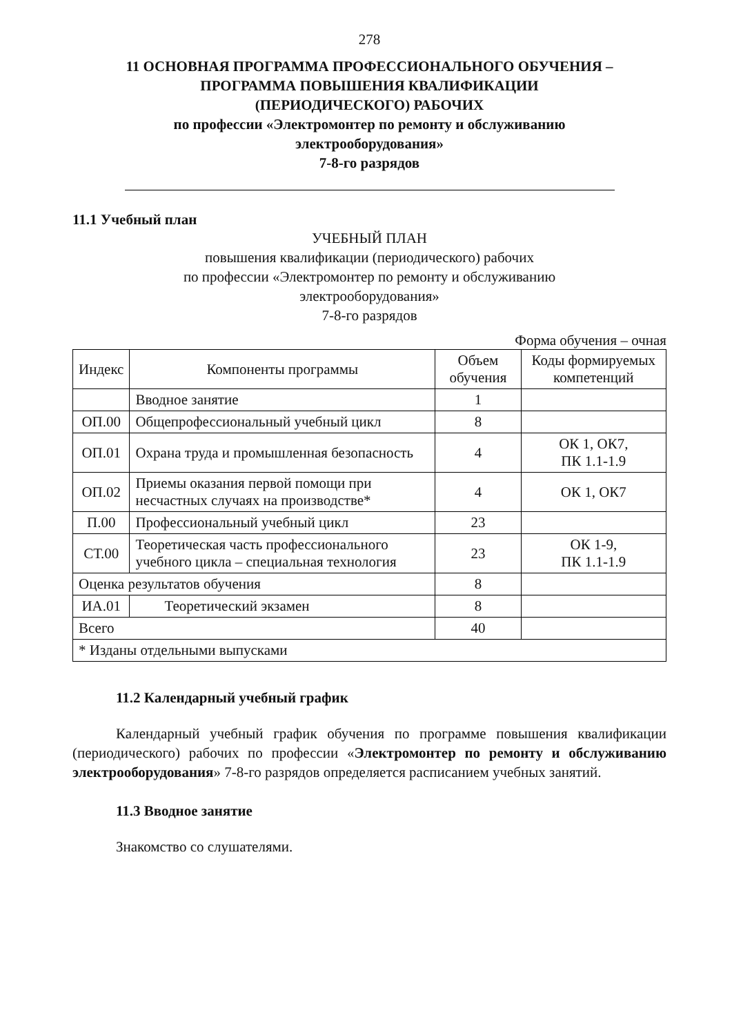278
11 ОСНОВНАЯ ПРОГРАММА ПРОФЕССИОНАЛЬНОГО ОБУЧЕНИЯ –
ПРОГРАММА ПОВЫШЕНИЯ КВАЛИФИКАЦИИ
(ПЕРИОДИЧЕСКОГО) РАБОЧИХ
по профессии «Электромонтер по ремонту и обслуживанию
электрооборудования»
7-8-го разрядов
11.1 Учебный план
УЧЕБНЫЙ ПЛАН
повышения квалификации (периодического) рабочих
по профессии «Электромонтер по ремонту и обслуживанию
электрооборудования»
7-8-го разрядов
Форма обучения – очная
| Индекс | Компоненты программы | Объем обучения | Коды формируемых компетенций |
| --- | --- | --- | --- |
| | Вводное занятие | 1 | |
| ОП.00 | Общепрофессиональный учебный цикл | 8 | |
| ОП.01 | Охрана труда и промышленная безопасность | 4 | ОК 1, ОК7, ПК 1.1-1.9 |
| ОП.02 | Приемы оказания первой помощи при несчастных случаях на производстве* | 4 | ОК 1, ОК7 |
| П.00 | Профессиональный учебный цикл | 23 | |
| СТ.00 | Теоретическая часть профессионального учебного цикла – специальная технология | 23 | ОК 1-9, ПК 1.1-1.9 |
| Оценка результатов обучения | | 8 | |
| ИА.01 | Теоретический экзамен | 8 | |
| Всего | | 40 | |
| * Изданы отдельными выпусками | | | |
11.2 Календарный учебный график
Календарный учебный график обучения по программе повышения квалификации (периодического) рабочих по профессии «Электромонтер по ремонту и обслуживанию электрооборудования» 7-8-го разрядов определяется расписанием учебных занятий.
11.3 Вводное занятие
Знакомство со слушателями.